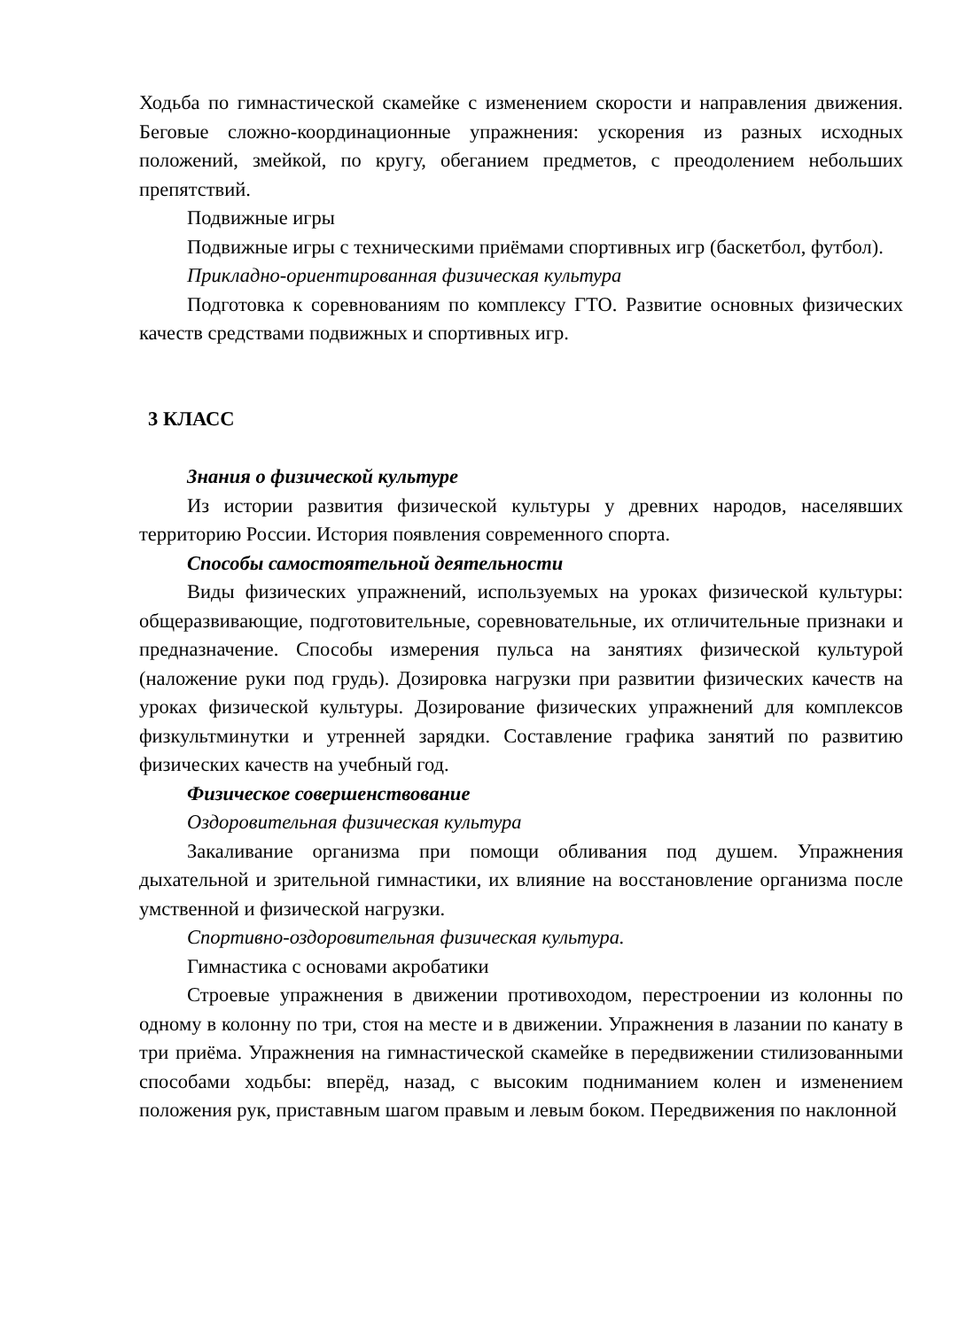Ходьба по гимнастической скамейке с изменением скорости и направления движения. Беговые сложно-координационные упражнения: ускорения из разных исходных положений, змейкой, по кругу, обеганием предметов, с преодолением небольших препятствий.
Подвижные игры
Подвижные игры с техническими приёмами спортивных игр (баскетбол, футбол).
Прикладно-ориентированная физическая культура
Подготовка к соревнованиям по комплексу ГТО. Развитие основных физических качеств средствами подвижных и спортивных игр.
3 КЛАСС
Знания о физической культуре
Из истории развития физической культуры у древних народов, населявших территорию России. История появления современного спорта.
Способы самостоятельной деятельности
Виды физических упражнений, используемых на уроках физической культуры: общеразвивающие, подготовительные, соревновательные, их отличительные признаки и предназначение. Способы измерения пульса на занятиях физической культурой (наложение руки под грудь). Дозировка нагрузки при развитии физических качеств на уроках физической культуры. Дозирование физических упражнений для комплексов физкультминутки и утренней зарядки. Составление графика занятий по развитию физических качеств на учебный год.
Физическое совершенствование
Оздоровительная физическая культура
Закаливание организма при помощи обливания под душем. Упражнения дыхательной и зрительной гимнастики, их влияние на восстановление организма после умственной и физической нагрузки.
Спортивно-оздоровительная физическая культура.
Гимнастика с основами акробатики
Строевые упражнения в движении противоходом, перестроении из колонны по одному в колонну по три, стоя на месте и в движении. Упражнения в лазании по канату в три приёма. Упражнения на гимнастической скамейке в передвижении стилизованными способами ходьбы: вперёд, назад, с высоким подниманием колен и изменением положения рук, приставным шагом правым и левым боком. Передвижения по наклонной